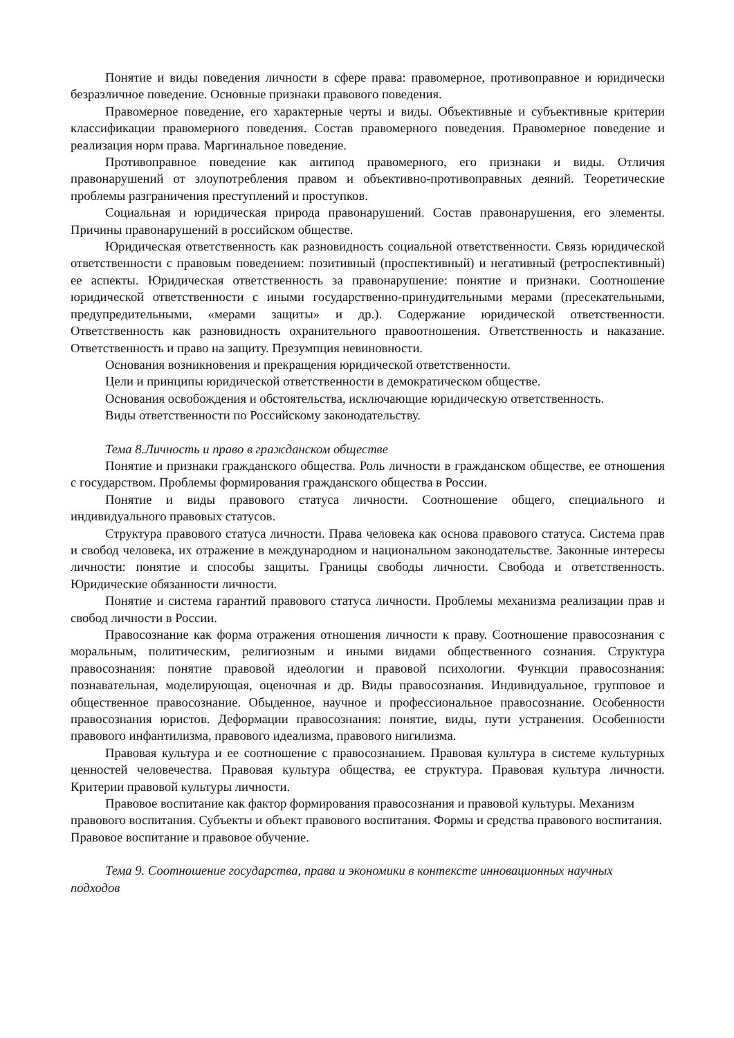Понятие и виды поведения личности в сфере права: правомерное, противоправное и юридически безразличное поведение. Основные признаки правового поведения.
Правомерное поведение, его характерные черты и виды. Объективные и субъективные критерии классификации правомерного поведения. Состав правомерного поведения. Правомерное поведение и реализация норм права. Маргинальное поведение.
Противоправное поведение как антипод правомерного, его признаки и виды. Отличия правонарушений от злоупотребления правом и объективно-противоправных деяний. Теоретические проблемы разграничения преступлений и проступков.
Социальная и юридическая природа правонарушений. Состав правонарушения, его элементы. Причины правонарушений в российском обществе.
Юридическая ответственность как разновидность социальной ответственности. Связь юридической ответственности с правовым поведением: позитивный (проспективный) и негативный (ретроспективный) ее аспекты. Юридическая ответственность за правонарушение: понятие и признаки. Соотношение юридической ответственности с иными государственно-принудительными мерами (пресекательными, предупредительными, «мерами защиты» и др.). Содержание юридической ответственности. Ответственность как разновидность охранительного правоотношения. Ответственность и наказание. Ответственность и право на защиту. Презумпция невиновности.
Основания возникновения и прекращения юридической ответственности.
Цели и принципы юридической ответственности в демократическом обществе.
Основания освобождения и обстоятельства, исключающие юридическую ответственность.
Виды ответственности по Российскому законодательству.
Тема 8.Личность и право в гражданском обществе
Понятие и признаки гражданского общества. Роль личности в гражданском обществе, ее отношения с государством. Проблемы формирования гражданского общества в России.
Понятие и виды правового статуса личности. Соотношение общего, специального и индивидуального правовых статусов.
Структура правового статуса личности. Права человека как основа правового статуса. Система прав и свобод человека, их отражение в международном и национальном законодательстве. Законные интересы личности: понятие и способы защиты. Границы свободы личности. Свобода и ответственность. Юридические обязанности личности.
Понятие и система гарантий правового статуса личности. Проблемы механизма реализации прав и свобод личности в России.
Правосознание как форма отражения отношения личности к праву. Соотношение правосознания с моральным, политическим, религиозным и иными видами общественного сознания. Структура правосознания: понятие правовой идеологии и правовой психологии. Функции правосознания: познавательная, моделирующая, оценочная и др. Виды правосознания. Индивидуальное, групповое и общественное правосознание. Обыденное, научное и профессиональное правосознание. Особенности правосознания юристов. Деформации правосознания: понятие, виды, пути устранения. Особенности правового инфантилизма, правового идеализма, правового нигилизма.
Правовая культура и ее соотношение с правосознанием. Правовая культура в системе культурных ценностей человечества. Правовая культура общества, ее структура. Правовая культура личности. Критерии правовой культуры личности.
Правовое воспитание как фактор формирования правосознания и правовой культуры. Механизм правового воспитания. Субъекты и объект правового воспитания. Формы и средства правового воспитания. Правовое воспитание и правовое обучение.
Тема 9. Соотношение государства, права и экономики в контексте инновационных научных подходов